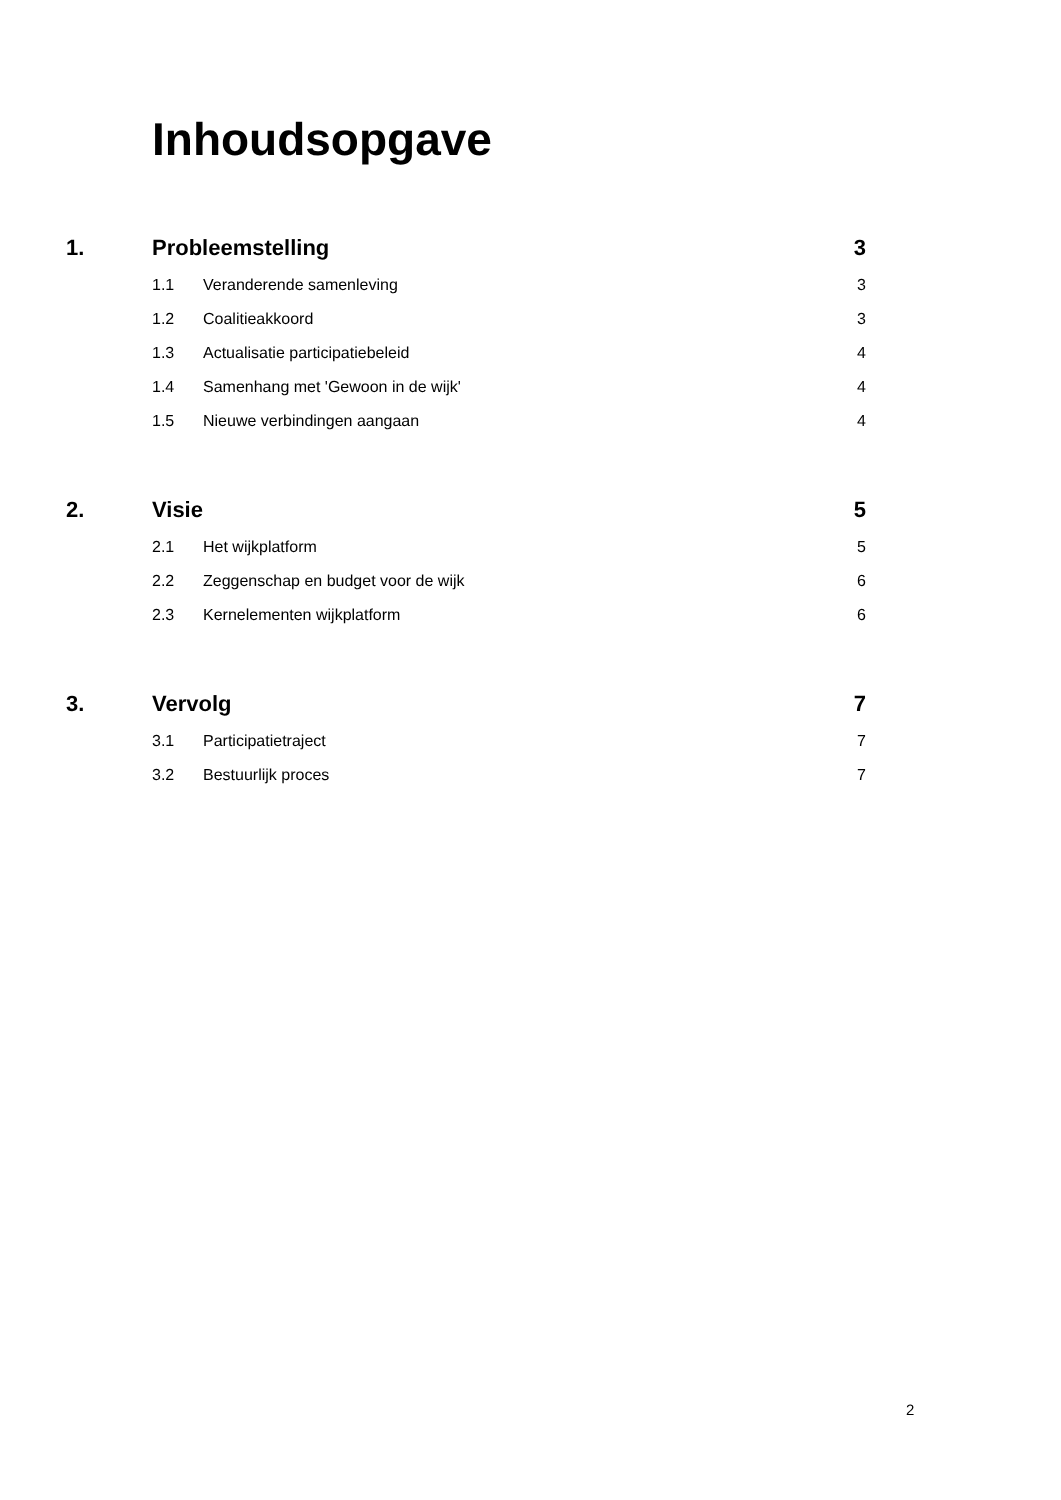Inhoudsopgave
1. Probleemstelling 3
1.1 Veranderende samenleving 3
1.2 Coalitieakkoord 3
1.3 Actualisatie participatiebeleid 4
1.4 Samenhang met 'Gewoon in de wijk' 4
1.5 Nieuwe verbindingen aangaan 4
2. Visie 5
2.1 Het wijkplatform 5
2.2 Zeggenschap en budget voor de wijk 6
2.3 Kernelementen wijkplatform 6
3. Vervolg 7
3.1 Participatietraject 7
3.2 Bestuurlijk proces 7
2